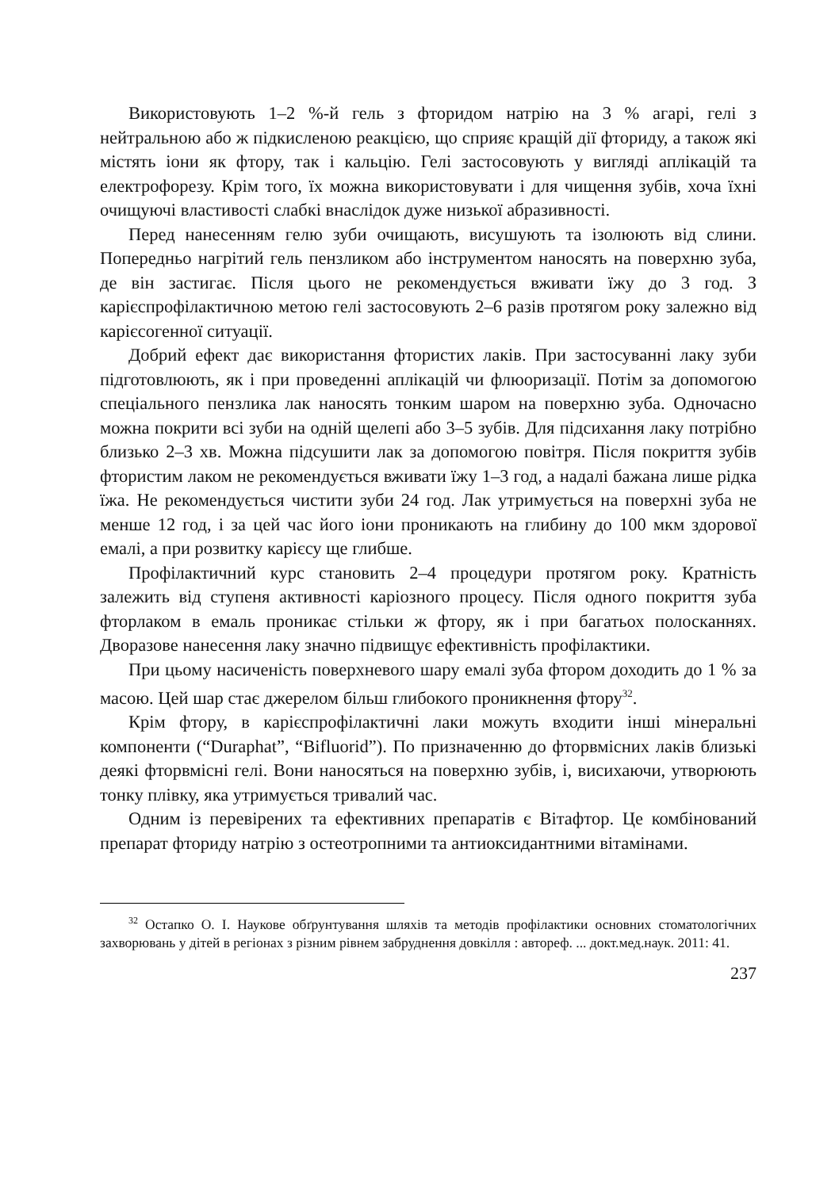Використовують 1–2 %-й гель з фторидом натрію на 3 % агарі, гелі з нейтральною або ж підкисленою реакцією, що сприяє кращій дії фториду, а також які містять іони як фтору, так і кальцію. Гелі застосовують у вигляді аплікацій та електрофорезу. Крім того, їх можна використовувати і для чищення зубів, хоча їхні очищуючі властивості слабкі внаслідок дуже низької абразивності.
Перед нанесенням гелю зуби очищають, висушують та ізолюють від слини. Попередньо нагрітий гель пензликом або інструментом наносять на поверхню зуба, де він застигає. Після цього не рекомендується вживати їжу до 3 год. З карієспрофілактичною метою гелі застосовують 2–6 разів протягом року залежно від карієсогенної ситуації.
Добрий ефект дає використання фтористих лаків. При застосуванні лаку зуби підготовлюють, як і при проведенні аплікацій чи флюоризації. Потім за допомогою спеціального пензлика лак наносять тонким шаром на поверхню зуба. Одночасно можна покрити всі зуби на одній щелепі або 3–5 зубів. Для підсихання лаку потрібно близько 2–3 хв. Можна підсушити лак за допомогою повітря. Після покриття зубів фтористим лаком не рекомендується вживати їжу 1–3 год, а надалі бажана лише рідка їжа. Не рекомендується чистити зуби 24 год. Лак утримується на поверхні зуба не менше 12 год, і за цей час його іони проникають на глибину до 100 мкм здорової емалі, а при розвитку карієсу ще глибше.
Профілактичний курс становить 2–4 процедури протягом року. Кратність залежить від ступеня активності каріозного процесу. Після одного покриття зуба фторлаком в емаль проникає стільки ж фтору, як і при багатьох полосканнях. Дворазове нанесення лаку значно підвищує ефективність профілактики.
При цьому насиченість поверхневого шару емалі зуба фтором доходить до 1 % за масою. Цей шар стає джерелом більш глибокого проникнення фтору<sup>32</sup>.
Крім фтору, в карієспрофілактичні лаки можуть входити інші мінеральні компоненти (“Duraphat”, “Bifluorid”). По призначенню до фторвмісних лаків близькі деякі фторвмісні гелі. Вони наносяться на поверхню зубів, і, висихаючи, утворюють тонку плівку, яка утримується тривалий час.
Одним із перевірених та ефективних препаратів є Вітафтор. Це комбінований препарат фториду натрію з остеотропними та антиоксидантними вітамінами.
<sup>32</sup> Остапко О. І. Наукове обґрунтування шляхів та методів профілактики основних стоматологічних захворювань у дітей в регіонах з різним рівнем забруднення довкілля : автореф. ... докт.мед.наук. 2011: 41.
237